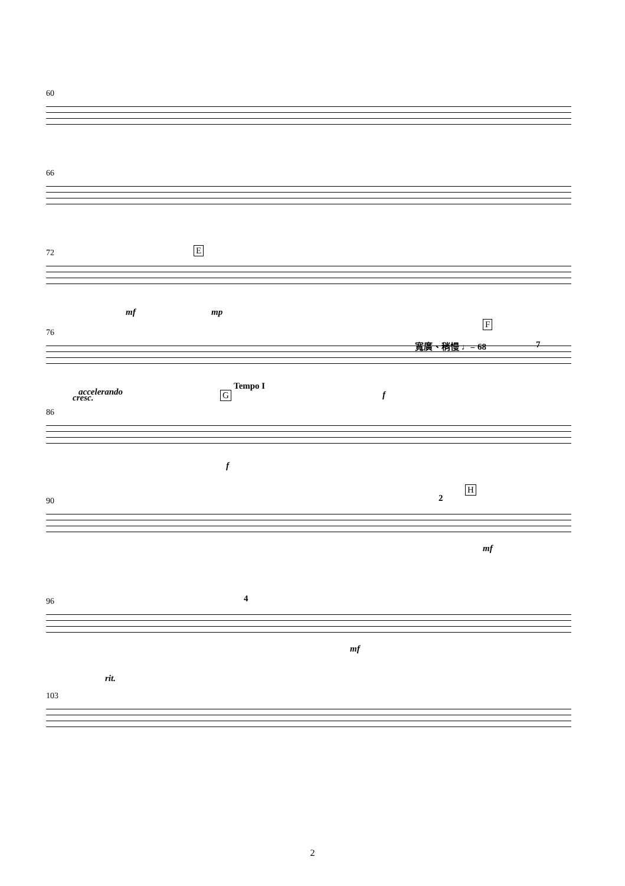60
66
72 E
mf mp
76
F
寬廣、稍慢 ♩= 68 7
cresc. f
86
accelerando G
Tempo I
f
90 2
H
mf
96 4
mf
103
rit.
2